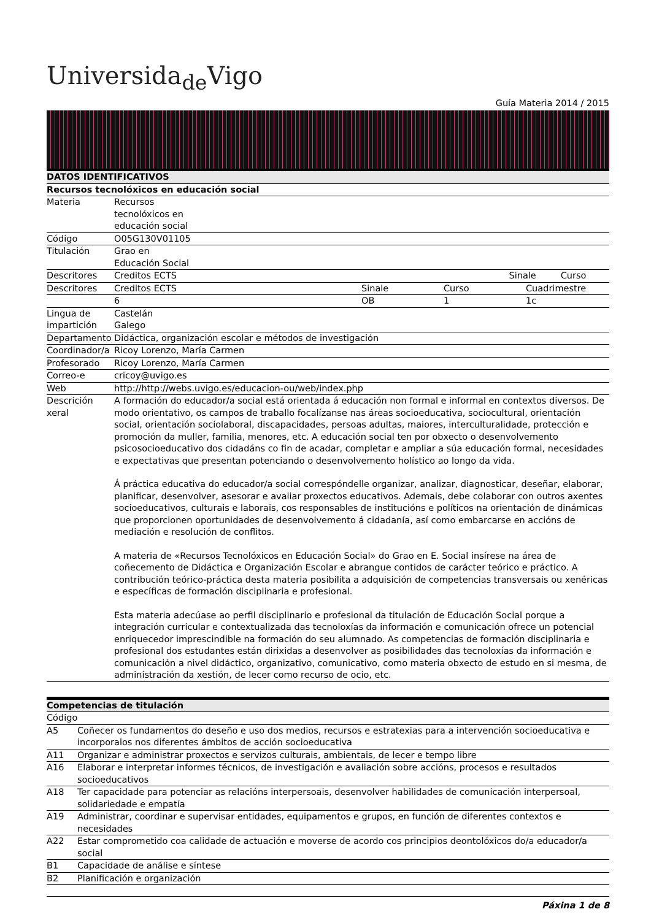Universida<sub>de</sub>Vigo
Guía Materia 2014 / 2015
| DATOS IDENTIFICATIVOS | | | | |
| --- | --- | --- | --- | --- |
| Recursos tecnolóxicos en educación social | | | | |
| Materia | Recursos tecnolóxicos en educación social | | | |
| Código | O05G130V01105 | | | |
| Titulación | Grao en Educación Social | | | |
| Descritores | Creditos ECTS | | Sinale | Curso |
| Descritores | Creditos ECTS | Sinale | Curso | Cuadrimestre |
| | 6 | OB | 1 | 1c |
| Lingua de impartición | Castelán Galego | | | |
| Departamento | Didáctica, organización escolar e métodos de investigación | | | |
| Coordinador/a | Ricoy Lorenzo, María Carmen | | | |
| Profesorado | Ricoy Lorenzo, María Carmen | | | |
| Correo-e | cricoy@uvigo.es | | | |
| Web | http://http://webs.uvigo.es/educacion-ou/web/index.php | | | |
| Descrición xeral | A formación do educador/a social está orientada á educación non formal e informal en contextos diversos. De modo orientativo, os campos de traballo focalízanse nas áreas socioeducativa, sociocultural, orientación social, orientación sociolaboral, discapacidades, persoas adultas, maiores, interculturalidade, protección e promoción da muller, familia, menores, etc. A educación social ten por obxecto o desenvolvemento psicosocioeducativo dos cidadáns co fin de acadar, completar e ampliar a súa educación formal, necesidades e expectativas que presentan potenciando o desenvolvemento holístico ao longo da vida. Á práctica educativa do educador/a social correspóndelle organizar, analizar, diagnosticar, deseñar, elaborar, planificar, desenvolver, asesorar e avaliar proxectos educativos. Ademais, debe colaborar con outros axentes socioeducativos, culturais e laborais, cos responsables de institucións e políticos na orientación de dinámicas que proporcionen oportunidades de desenvolvemento á cidadanía, así como embarcarse en accións de mediación e resolución de conflitos. A materia de «Recursos Tecnolóxicos en Educación Social» do Grao en E. Social insírese na área de coñecemento de Didáctica e Organización Escolar e abrangue contidos de carácter teórico e práctico. A contribución teórico-práctica desta materia posibilita a adquisición de competencias transversais ou xenéricas e específicas de formación disciplinaria e profesional. Esta materia adecúase ao perfil disciplinario e profesional da titulación de Educación Social porque a integración curricular e contextualizada das tecnoloxías da información e comunicación ofrece un potencial enriquecedor imprescindible na formación do seu alumnado. As competencias de formación disciplinaria e profesional dos estudantes están dirixidas a desenvolver as posibilidades das tecnoloxías da información e comunicación a nivel didáctico, organizativo, comunicativo, como materia obxecto de estudo en si mesma, de administración da xestión, de lecer como recurso de ocio, etc. | | | |
| Competencias de titulación | |
| --- | --- |
| Código | |
| A5 | Coñecer os fundamentos do deseño e uso dos medios, recursos e estratexias para a intervención socioeducativa e incorporalos nos diferentes ámbitos de acción socioeducativa |
| A11 | Organizar e administrar proxectos e servizos culturais, ambientais, de lecer e tempo libre |
| A16 | Elaborar e interpretar informes técnicos, de investigación e avaliación sobre accións, procesos e resultados socioeducativos |
| A18 | Ter capacidade para potenciar as relacións interpersoais, desenvolver habilidades de comunicación interpersoal, solidariedade e empatía |
| A19 | Administrar, coordinar e supervisar entidades, equipamentos e grupos, en función de diferentes contextos e necesidades |
| A22 | Estar comprometido coa calidade de actuación e moverse de acordo cos principios deontolóxicos do/a educador/a social |
| B1 | Capacidade de análise e síntese |
| B2 | Planificación e organización |
Páxina 1 de 8